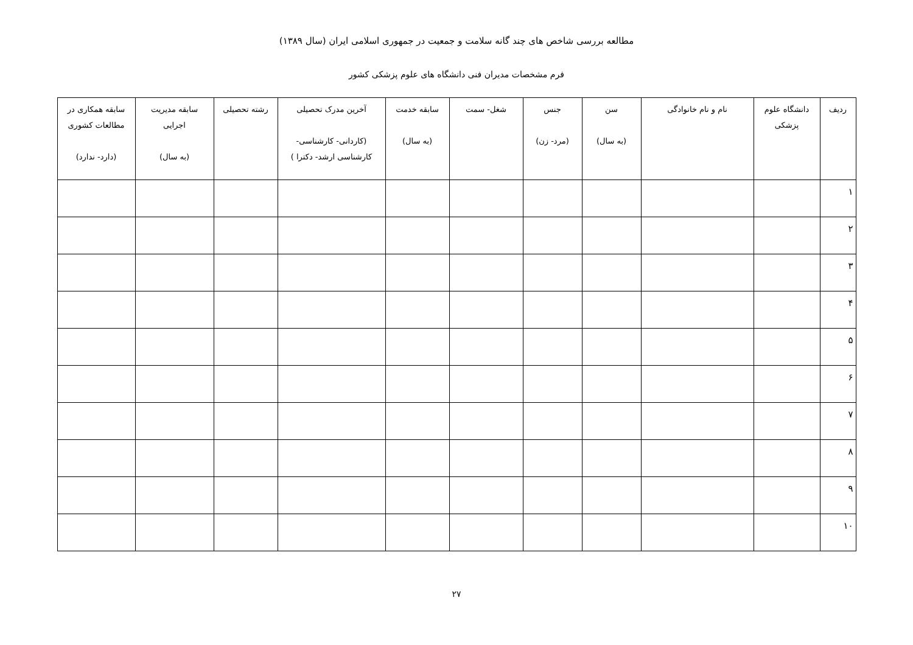مطالعه بررسی شاخص های چند گانه سلامت و جمعیت در جمهوری اسلامی ایران (سال ۱۳۸۹)
فرم مشخصات مدیران فنی دانشگاه های علوم پزشکی کشور
| ردیف | دانشگاه علوم پزشکی | نام و نام خانوادگی | سن (به سال) | جنس (مرد- زن) | شغل- سمت | سابقه خدمت (به سال) | آخرین مدرک تحصیلی (کاردانی- کارشناسی- کارشناسی ارشد- دکترا ) | رشته تحصیلی | سابقه مدیریت اجرایی (به سال) | سابقه همکاری در مطالعات کشوری (دارد- ندارد) |
| --- | --- | --- | --- | --- | --- | --- | --- | --- | --- | --- |
| ۱ | | | | | | | | | | |
| ۲ | | | | | | | | | | |
| ۳ | | | | | | | | | | |
| ۴ | | | | | | | | | | |
| ۵ | | | | | | | | | | |
| ۶ | | | | | | | | | | |
| ۷ | | | | | | | | | | |
| ۸ | | | | | | | | | | |
| ۹ | | | | | | | | | | |
| ۱۰ | | | | | | | | | | |
۲۷